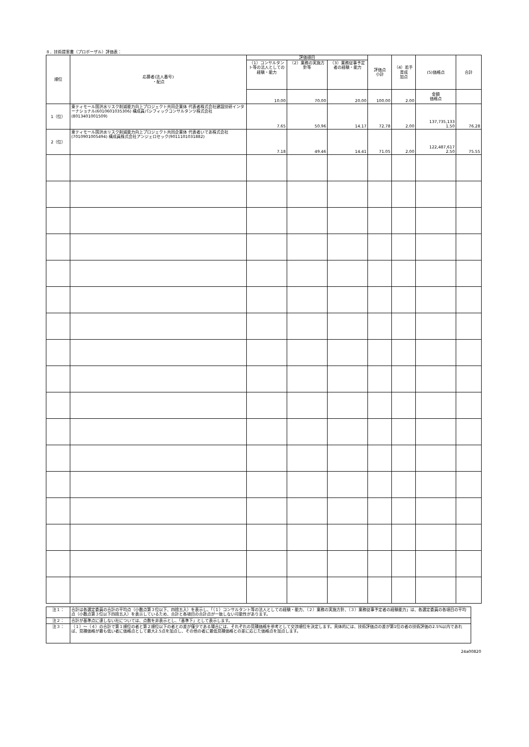８．技術提案書（プロポーザル）評価表：
| 順位 | 応募者(法人番号) ・配点 | 評価項目 | | | 評価点 小計 | （4）若手育成 加点 | (5)価格点 | 合計 |
| --- | --- | --- | --- | --- | --- | --- | --- | --- |
| | | （1）コンサルタント等の法人としての経験・能力 | （2）業務の実施方針等 | （3）業務従事予定者の経験・能力 | | | | |
| | | 10.00 | 70.00 | 20.00 | 100.00 | 2.00 | 金額 価格点 | |
| 1（位） | 東ティモール国洪水リスク削減能力向上プロジェクト共同企業体 代表者株式会社建設技研インターナショナル(6010601035306) 構成員パシフィックコンサルタンツ株式会社(8013401001509) | 7.65 | 50.96 | 14.17 | 72.78 | 2.00 | 137,735,133 1.50 | 76.28 |
| 2（位） | 東ティモール国洪水リスク削減能力向上プロジェクト共同企業体 代表者いであ株式会社(7010901005494) 構成員株式会社アンジェロセック(9011101031882) | 7.18 | 49.46 | 14.41 | 71.05 | 2.00 | 122,487,617 2.50 | 75.55 |
| 注１： | 合計は各選定委員の合計の平均点（小数点第３位以下、四捨五入）を表示し、「（１）コンサルタント等の法人としての経験・能力、（２）業務の実施方針、（３）業務従事予定者の経験能力」は、各選定委員の各項目の平均点（小数点第３位以下四捨五入）を表示しているため、合計と各項目の合計点が一致しない可能性があります。 |
| 注２： | 合計が基準点に達しない社については、点数を非表示とし、「基準下」として表示します。 |
| 注３： | （１）～（４）の合計で第１順位の者と第２順位以下の者との差が僅少である場合には、それぞれの見積価格を参考として交渉順位を決定します。具体的には、技術評価点の差が第1位の者の技術評価の2.5%以内であれば、見積価格が最も低い者に価格点として最大2.5点を加点し、その他の者に最低見積価格との差に応じた価格点を加点します。 |
24a00820